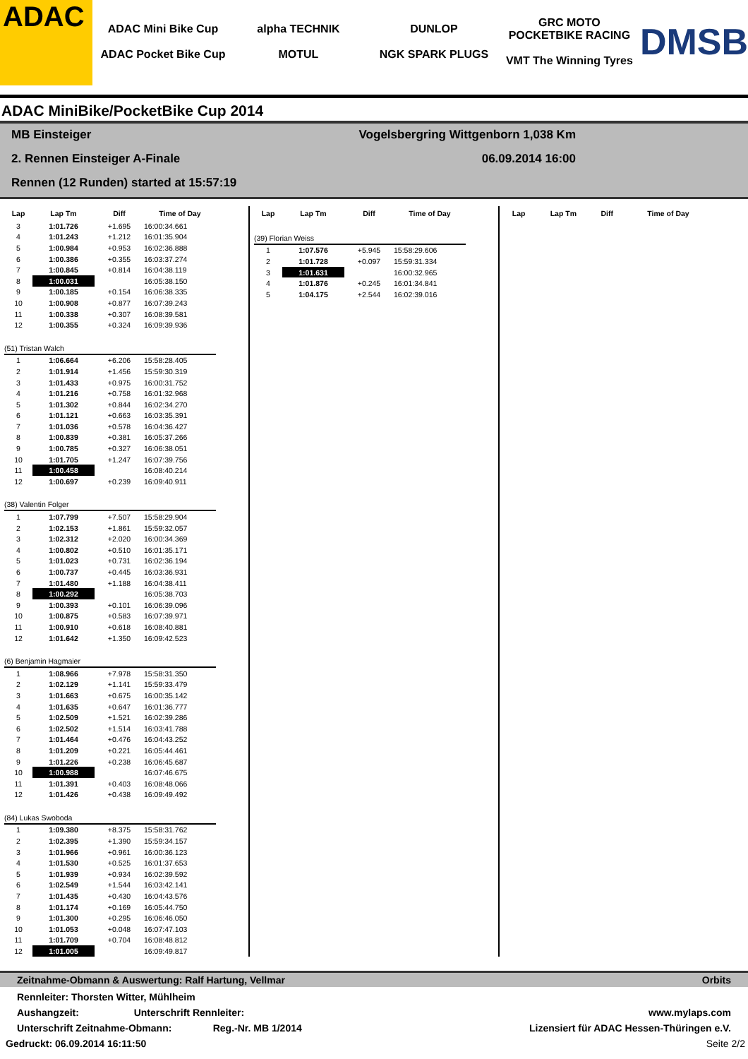ADAC
ADAC Mini Bike Cup
ADAC Pocket Bike Cup
alpha TECHNIK
MOTUL
DUNLOP
NGK SPARK PLUGS
GRC MOTO POCKETBIKE RACING
VMT The Winning Tyres
DMSB
ADAC MiniBike/PocketBike Cup 2014
MB Einsteiger Vogelsbergring Wittgenborn 1,038 Km
2. Rennen Einsteiger A-Finale 06.09.2014 16:00
Rennen (12 Runden) started at 15:57:19
| Lap | Lap Tm | Diff | Time of Day |
| --- | --- | --- | --- |
| 3 | 1:01.726 | +1.695 | 16:00:34.661 |
| 4 | 1:01.243 | +1.212 | 16:01:35.904 |
| 5 | 1:00.984 | +0.953 | 16:02:36.888 |
| 6 | 1:00.386 | +0.355 | 16:03:37.274 |
| 7 | 1:00.845 | +0.814 | 16:04:38.119 |
| 8 | 1:00.031 | | 16:05:38.150 |
| 9 | 1:00.185 | +0.154 | 16:06:38.335 |
| 10 | 1:00.908 | +0.877 | 16:07:39.243 |
| 11 | 1:00.338 | +0.307 | 16:08:39.581 |
| 12 | 1:00.355 | +0.324 | 16:09:39.936 |
| (51) Tristan Walch | | | |
| 1 | 1:06.664 | +6.206 | 15:58:28.405 |
| 2 | 1:01.914 | +1.456 | 15:59:30.319 |
| 3 | 1:01.433 | +0.975 | 16:00:31.752 |
| 4 | 1:01.216 | +0.758 | 16:01:32.968 |
| 5 | 1:01.302 | +0.844 | 16:02:34.270 |
| 6 | 1:01.121 | +0.663 | 16:03:35.391 |
| 7 | 1:01.036 | +0.578 | 16:04:36.427 |
| 8 | 1:00.839 | +0.381 | 16:05:37.266 |
| 9 | 1:00.785 | +0.327 | 16:06:38.051 |
| 10 | 1:01.705 | +1.247 | 16:07:39.756 |
| 11 | 1:00.458 | | 16:08:40.214 |
| 12 | 1:00.697 | +0.239 | 16:09:40.911 |
| (38) Valentin Folger | | | |
| 1 | 1:07.799 | +7.507 | 15:58:29.904 |
| 2 | 1:02.153 | +1.861 | 15:59:32.057 |
| 3 | 1:02.312 | +2.020 | 16:00:34.369 |
| 4 | 1:00.802 | +0.510 | 16:01:35.171 |
| 5 | 1:01.023 | +0.731 | 16:02:36.194 |
| 6 | 1:00.737 | +0.445 | 16:03:36.931 |
| 7 | 1:01.480 | +1.188 | 16:04:38.411 |
| 8 | 1:00.292 | | 16:05:38.703 |
| 9 | 1:00.393 | +0.101 | 16:06:39.096 |
| 10 | 1:00.875 | +0.583 | 16:07:39.971 |
| 11 | 1:00.910 | +0.618 | 16:08:40.881 |
| 12 | 1:01.642 | +1.350 | 16:09:42.523 |
| (6) Benjamin Hagmaier | | | |
| 1 | 1:08.966 | +7.978 | 15:58:31.350 |
| 2 | 1:02.129 | +1.141 | 15:59:33.479 |
| 3 | 1:01.663 | +0.675 | 16:00:35.142 |
| 4 | 1:01.635 | +0.647 | 16:01:36.777 |
| 5 | 1:02.509 | +1.521 | 16:02:39.286 |
| 6 | 1:02.502 | +1.514 | 16:03:41.788 |
| 7 | 1:01.464 | +0.476 | 16:04:43.252 |
| 8 | 1:01.209 | +0.221 | 16:05:44.461 |
| 9 | 1:01.226 | +0.238 | 16:06:45.687 |
| 10 | 1:00.988 | | 16:07:46.675 |
| 11 | 1:01.391 | +0.403 | 16:08:48.066 |
| 12 | 1:01.426 | +0.438 | 16:09:49.492 |
| (84) Lukas Swoboda | | | |
| 1 | 1:09.380 | +8.375 | 15:58:31.762 |
| 2 | 1:02.395 | +1.390 | 15:59:34.157 |
| 3 | 1:01.966 | +0.961 | 16:00:36.123 |
| 4 | 1:01.530 | +0.525 | 16:01:37.653 |
| 5 | 1:01.939 | +0.934 | 16:02:39.592 |
| 6 | 1:02.549 | +1.544 | 16:03:42.141 |
| 7 | 1:01.435 | +0.430 | 16:04:43.576 |
| 8 | 1:01.174 | +0.169 | 16:05:44.750 |
| 9 | 1:01.300 | +0.295 | 16:06:46.050 |
| 10 | 1:01.053 | +0.048 | 16:07:47.103 |
| 11 | 1:01.709 | +0.704 | 16:08:48.812 |
| 12 | 1:01.005 | | 16:09:49.817 |
| Lap | Lap Tm | Diff | Time of Day |
| --- | --- | --- | --- |
| (39) Florian Weiss | | | |
| 1 | 1:07.576 | +5.945 | 15:58:29.606 |
| 2 | 1:01.728 | +0.097 | 15:59:31.334 |
| 3 | 1:01.631 | | 16:00:32.965 |
| 4 | 1:01.876 | +0.245 | 16:01:34.841 |
| 5 | 1:04.175 | +2.544 | 16:02:39.016 |
| Lap | Lap Tm | Diff | Time of Day |
| --- | --- | --- | --- |
Zeitnahme-Obmann & Auswertung: Ralf Hartung, Vellmar Orbits
Rennleiter: Thorsten Witter, Mühlheim
Aushangzeit: Unterschrift Rennleiter: www.mylaps.com
Unterschrift Zeitnahme-Obmann: Reg.-Nr. MB 1/2014 Lizensiert für ADAC Hessen-Thüringen e.V.
Gedruckt: 06.09.2014 16:11:50 Seite 2/2